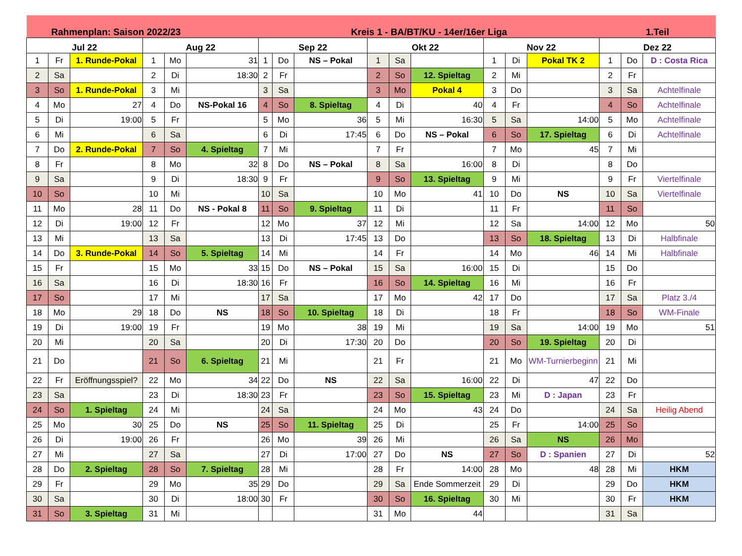| Rahmenplan: Saison 2022/23 | | | | | | Kreis 1 - BA/BT/KU - 14er/16er Liga | | | | | | | | | 1.Teil | | |
| --- | --- | --- | --- | --- | --- | --- | --- | --- | --- | --- | --- | --- | --- | --- | --- | --- | --- |
| Jul 22 | | | Aug 22 | | | Sep 22 | | | Okt 22 | | | Nov 22 | | | Dez 22 | | |
| 1 | Fr | 1. Runde-Pokal | 1 | Mo | 31 | 1 | Do | NS – Pokal | 1 | Sa | | 1 | Di | Pokal TK 2 | 1 | Do | D : Costa Rica |
| 2 | Sa | | 2 | Di | 18:30 | 2 | Fr | | 2 | So | 12. Spieltag | 2 | Mi | | 2 | Fr | |
| 3 | So | 1. Runde-Pokal | 3 | Mi | | 3 | Sa | | 3 | Mo | Pokal 4 | 3 | Do | | 3 | Sa | Achtelfinale |
| 4 | Mo | 27 | 4 | Do | NS-Pokal 16 | 4 | So | 8. Spieltag | 4 | Di | 40 | 4 | Fr | | 4 | So | Achtelfinale |
| 5 | Di | 19:00 | 5 | Fr | | 5 | Mo | 36 | 5 | Mi | 16:30 | 5 | Sa | 14:00 | 5 | Mo | Achtelfinale |
| 6 | Mi | | 6 | Sa | | 6 | Di | 17:45 | 6 | Do | NS – Pokal | 6 | So | 17. Spieltag | 6 | Di | Achtelfinale |
| 7 | Do | 2. Runde-Pokal | 7 | So | 4. Spieltag | 7 | Mi | | 7 | Fr | | 7 | Mo | 45 | 7 | Mi | |
| 8 | Fr | | 8 | Mo | 32 | 8 | Do | NS – Pokal | 8 | Sa | 16:00 | 8 | Di | | 8 | Do | |
| 9 | Sa | | 9 | Di | 18:30 | 9 | Fr | | 9 | So | 13. Spieltag | 9 | Mi | | 9 | Fr | Viertelfinale |
| 10 | So | | 10 | Mi | | 10 | Sa | | 10 | Mo | 41 | 10 | Do | NS | 10 | Sa | Viertelfinale |
| 11 | Mo | 28 | 11 | Do | NS - Pokal 8 | 11 | So | 9. Spieltag | 11 | Di | | 11 | Fr | | 11 | So | |
| 12 | Di | 19:00 | 12 | Fr | | 12 | Mo | 37 | 12 | Mi | | 12 | Sa | 14:00 | 12 | Mo | 50 |
| 13 | Mi | | 13 | Sa | | 13 | Di | 17:45 | 13 | Do | | 13 | So | 18. Spieltag | 13 | Di | Halbfinale |
| 14 | Do | 3. Runde-Pokal | 14 | So | 5. Spieltag | 14 | Mi | | 14 | Fr | | 14 | Mo | 46 | 14 | Mi | Halbfinale |
| 15 | Fr | | 15 | Mo | 33 | 15 | Do | NS – Pokal | 15 | Sa | 16:00 | 15 | Di | | 15 | Do | |
| 16 | Sa | | 16 | Di | 18:30 | 16 | Fr | | 16 | So | 14. Spieltag | 16 | Mi | | 16 | Fr | |
| 17 | So | | 17 | Mi | | 17 | Sa | | 17 | Mo | 42 | 17 | Do | | 17 | Sa | Platz 3./4 |
| 18 | Mo | 29 | 18 | Do | NS | 18 | So | 10. Spieltag | 18 | Di | | 18 | Fr | | 18 | So | WM-Finale |
| 19 | Di | 19:00 | 19 | Fr | | 19 | Mo | 38 | 19 | Mi | | 19 | Sa | 14:00 | 19 | Mo | 51 |
| 20 | Mi | | 20 | Sa | | 20 | Di | 17:30 | 20 | Do | | 20 | So | 19. Spieltag | 20 | Di | |
| 21 | Do | | 21 | So | 6. Spieltag | 21 | Mi | | 21 | Fr | | 21 | Mo | WM-Turnierbeginn | 21 | Mi | |
| 22 | Fr | Eröffnungsspiel? | 22 | Mo | 34 | 22 | Do | NS | 22 | Sa | 16:00 | 22 | Di | 47 | 22 | Do | |
| 23 | Sa | | 23 | Di | 18:30 | 23 | Fr | | 23 | So | 15. Spieltag | 23 | Mi | D : Japan | 23 | Fr | |
| 24 | So | 1. Spieltag | 24 | Mi | | 24 | Sa | | 24 | Mo | 43 | 24 | Do | | 24 | Sa | Heilig Abend |
| 25 | Mo | 30 | 25 | Do | NS | 25 | So | 11. Spieltag | 25 | Di | | 25 | Fr | 14:00 | 25 | So | |
| 26 | Di | 19:00 | 26 | Fr | | 26 | Mo | 39 | 26 | Mi | | 26 | Sa | NS | 26 | Mo | |
| 27 | Mi | | 27 | Sa | | 27 | Di | 17:00 | 27 | Do | NS | 27 | So | D : Spanien | 27 | Di | 52 |
| 28 | Do | 2. Spieltag | 28 | So | 7. Spieltag | 28 | Mi | | 28 | Fr | 14:00 | 28 | Mo | 48 | 28 | Mi | HKM |
| 29 | Fr | | 29 | Mo | 35 | 29 | Do | | 29 | Sa | Ende Sommerzeit | 29 | Di | | 29 | Do | HKM |
| 30 | Sa | | 30 | Di | 18:00 | 30 | Fr | | 30 | So | 16. Spieltag | 30 | Mi | | 30 | Fr | HKM |
| 31 | So | 3. Spieltag | 31 | Mi | | | | | 31 | Mo | 44 | | | | 31 | Sa | |